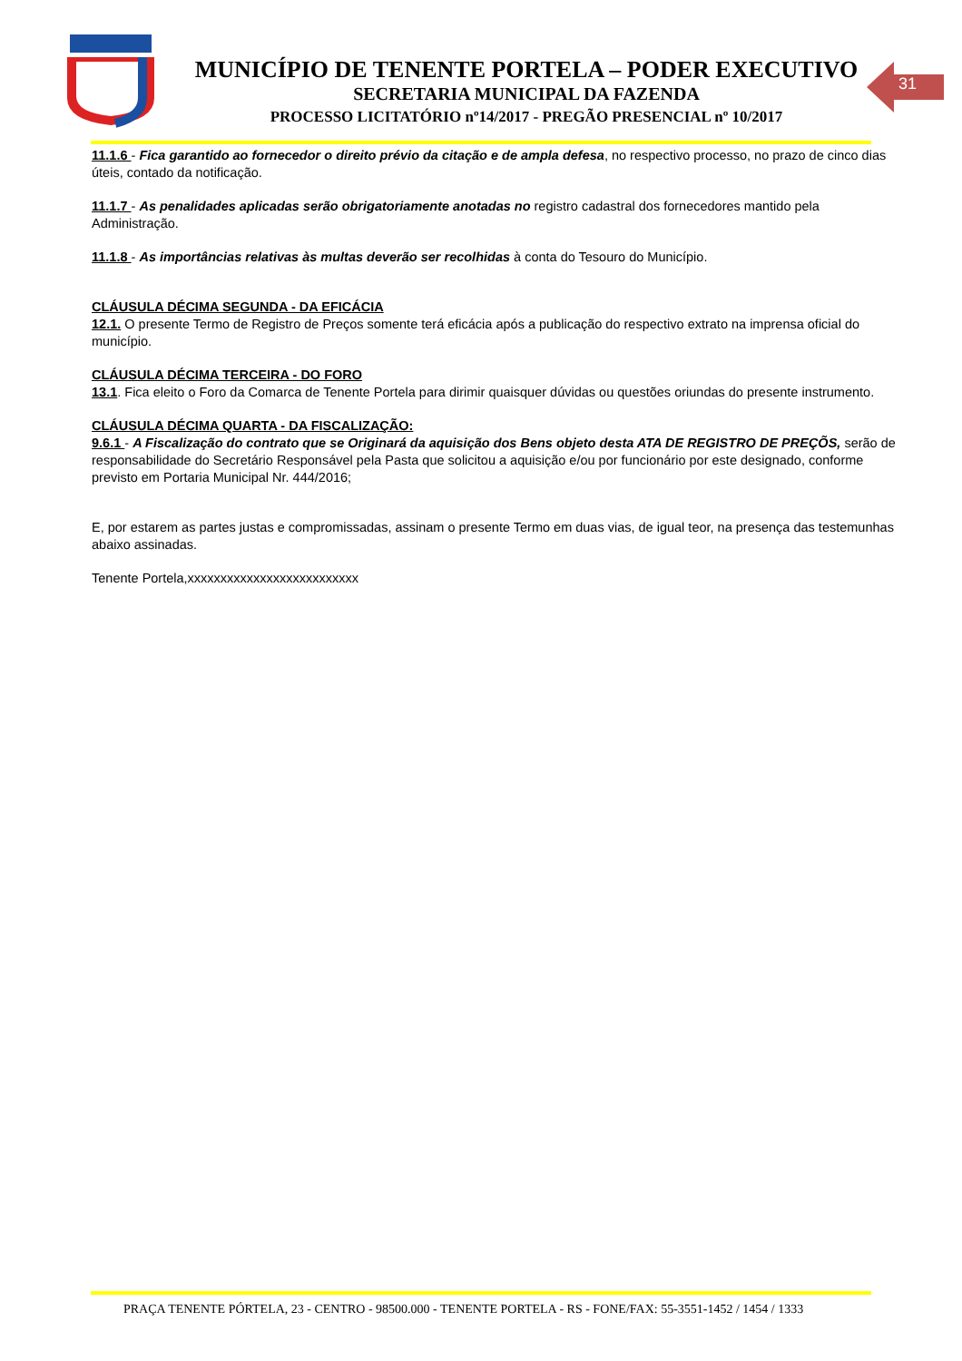MUNICÍPIO DE TENENTE PORTELA – PODER EXECUTIVO
SECRETARIA MUNICIPAL DA FAZENDA
PROCESSO LICITATÓRIO nº14/2017 - PREGÃO PRESENCIAL nº 10/2017
31
11.1.6 - Fica garantido ao fornecedor o direito prévio da citação e de ampla defesa, no respectivo processo, no prazo de cinco dias úteis, contado da notificação.
11.1.7 - As penalidades aplicadas serão obrigatoriamente anotadas no registro cadastral dos fornecedores mantido pela Administração.
11.1.8 - As importâncias relativas às multas deverão ser recolhidas à conta do Tesouro do Município.
CLÁUSULA DÉCIMA SEGUNDA - DA EFICÁCIA
12.1. O presente Termo de Registro de Preços somente terá eficácia após a publicação do respectivo extrato na imprensa oficial do município.
CLÁUSULA DÉCIMA TERCEIRA - DO FORO
13.1. Fica eleito o Foro da Comarca de Tenente Portela para dirimir quaisquer dúvidas ou questões oriundas do presente instrumento.
CLÁUSULA DÉCIMA QUARTA - DA FISCALIZAÇÃO:
9.6.1 - A Fiscalização do contrato que se Originará da aquisição dos Bens objeto desta ATA DE REGISTRO DE PREÇÕS, serão de responsabilidade do Secretário Responsável pela Pasta que solicitou a aquisição e/ou por funcionário por este designado, conforme previsto em Portaria Municipal Nr. 444/2016;
E, por estarem as partes justas e compromissadas, assinam o presente Termo em duas vias, de igual teor, na presença das testemunhas abaixo assinadas.
Tenente Portela,xxxxxxxxxxxxxxxxxxxxxxxxxx
PRAÇA TENENTE PÓRTELA, 23 - CENTRO - 98500.000 - TENENTE PORTELA - RS - FONE/FAX: 55-3551-1452 / 1454 / 1333